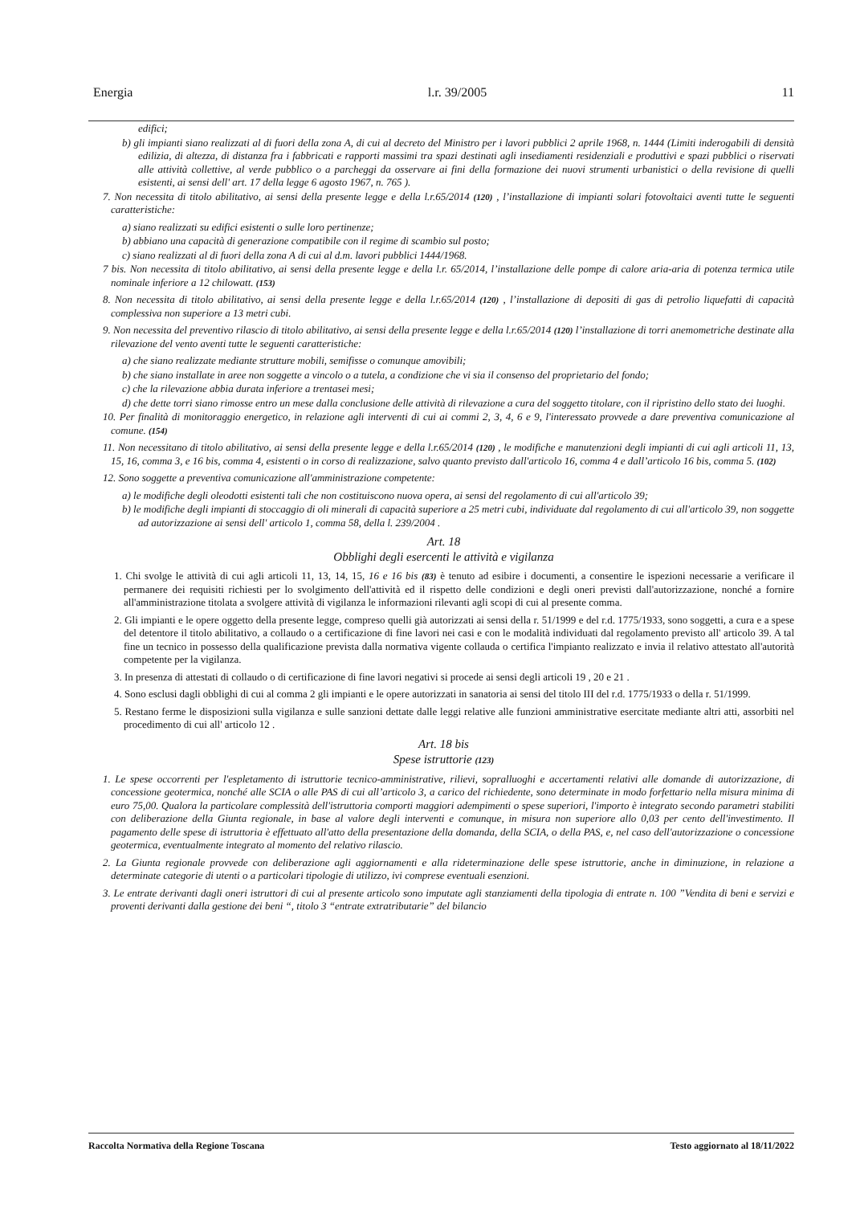Energia l.r. 39/2005 11
edifici;
b) gli impianti siano realizzati al di fuori della zona A, di cui al decreto del Ministro per i lavori pubblici 2 aprile 1968, n. 1444 (Limiti inderogabili di densità edilizia, di altezza, di distanza fra i fabbricati e rapporti massimi tra spazi destinati agli insediamenti residenziali e produttivi e spazi pubblici o riservati alle attività collettive, al verde pubblico o a parcheggi da osservare ai fini della formazione dei nuovi strumenti urbanistici o della revisione di quelli esistenti, ai sensi dell' art. 17 della legge 6 agosto 1967, n. 765 ).
7. Non necessita di titolo abilitativo, ai sensi della presente legge e della l.r.65/2014 (120) , l’installazione di impianti solari fotovoltaici aventi tutte le seguenti caratteristiche:
a) siano realizzati su edifici esistenti o sulle loro pertinenze;
b) abbiano una capacità di generazione compatibile con il regime di scambio sul posto;
c) siano realizzati al di fuori della zona A di cui al d.m. lavori pubblici 1444/1968.
7 bis. Non necessita di titolo abilitativo, ai sensi della presente legge e della l.r. 65/2014, l’installazione delle pompe di calore aria-aria di potenza termica utile nominale inferiore a 12 chilowatt. (153)
8. Non necessita di titolo abilitativo, ai sensi della presente legge e della l.r.65/2014 (120) , l’installazione di depositi di gas di petrolio liquefatti di capacità complessiva non superiore a 13 metri cubi.
9. Non necessita del preventivo rilascio di titolo abilitativo, ai sensi della presente legge e della l.r.65/2014 (120) l’installazione di torri anemometriche destinate alla rilevazione del vento aventi tutte le seguenti caratteristiche:
a) che siano realizzate mediante strutture mobili, semifisse o comunque amovibili;
b) che siano installate in aree non soggette a vincolo o a tutela, a condizione che vi sia il consenso del proprietario del fondo;
c) che la rilevazione abbia durata inferiore a trentasei mesi;
d) che dette torri siano rimosse entro un mese dalla conclusione delle attività di rilevazione a cura del soggetto titolare, con il ripristino dello stato dei luoghi.
10. Per finalità di monitoraggio energetico, in relazione agli interventi di cui ai commi 2, 3, 4, 6 e 9, l'interessato provvede a dare preventiva comunicazione al comune. (154)
11. Non necessitano di titolo abilitativo, ai sensi della presente legge e della l.r.65/2014 (120) , le modifiche e manutenzioni degli impianti di cui agli articoli 11, 13, 15, 16, comma 3, e 16 bis, comma 4, esistenti o in corso di realizzazione, salvo quanto previsto dall'articolo 16, comma 4 e dall’articolo 16 bis, comma 5. (102)
12. Sono soggette a preventiva comunicazione all'amministrazione competente:
a) le modifiche degli oleodotti esistenti tali che non costituiscono nuova opera, ai sensi del regolamento di cui all'articolo 39;
b) le modifiche degli impianti di stoccaggio di oli minerali di capacità superiore a 25 metri cubi, individuate dal regolamento di cui all'articolo 39, non soggette ad autorizzazione ai sensi dell' articolo 1, comma 58, della l. 239/2004 .
Art. 18
Obblighi degli esercenti le attività e vigilanza
1. Chi svolge le attività di cui agli articoli 11, 13, 14, 15, 16 e 16 bis (83) è tenuto ad esibire i documenti, a consentire le ispezioni necessarie a verificare il permanere dei requisiti richiesti per lo svolgimento dell'attività ed il rispetto delle condizioni e degli oneri previsti dall'autorizzazione, nonché a fornire all'amministrazione titolata a svolgere attività di vigilanza le informazioni rilevanti agli scopi di cui al presente comma.
2. Gli impianti e le opere oggetto della presente legge, compreso quelli già autorizzati ai sensi della r. 51/1999 e del r.d. 1775/1933, sono soggetti, a cura e a spese del detentore il titolo abilitativo, a collaudo o a certificazione di fine lavori nei casi e con le modalità individuati dal regolamento previsto all' articolo 39. A tal fine un tecnico in possesso della qualificazione prevista dalla normativa vigente collauda o certifica l'impianto realizzato e invia il relativo attestato all'autorità competente per la vigilanza.
3. In presenza di attestati di collaudo o di certificazione di fine lavori negativi si procede ai sensi degli articoli 19 , 20 e 21 .
4. Sono esclusi dagli obblighi di cui al comma 2 gli impianti e le opere autorizzati in sanatoria ai sensi del titolo III del r.d. 1775/1933 o della r. 51/1999.
5. Restano ferme le disposizioni sulla vigilanza e sulle sanzioni dettate dalle leggi relative alle funzioni amministrative esercitate mediante altri atti, assorbiti nel procedimento di cui all' articolo 12 .
Art. 18 bis
Spese istruttorie (123)
1. Le spese occorrenti per l'espletamento di istruttorie tecnico-amministrative, rilievi, sopralluoghi e accertamenti relativi alle domande di autorizzazione, di concessione geotermica, nonché alle SCIA o alle PAS di cui all’articolo 3, a carico del richiedente, sono determinate in modo forfettario nella misura minima di euro 75,00. Qualora la particolare complessità dell'istruttoria comporti maggiori adempimenti o spese superiori, l'importo è integrato secondo parametri stabiliti con deliberazione della Giunta regionale, in base al valore degli interventi e comunque, in misura non superiore allo 0,03 per cento dell'investimento. Il pagamento delle spese di istruttoria è effettuato all'atto della presentazione della domanda, della SCIA, o della PAS, e, nel caso dell'autorizzazione o concessione geotermica, eventualmente integrato al momento del relativo rilascio.
2. La Giunta regionale provvede con deliberazione agli aggiornamenti e alla rideterminazione delle spese istruttorie, anche in diminuzione, in relazione a determinate categorie di utenti o a particolari tipologie di utilizzo, ivi comprese eventuali esenzioni.
3. Le entrate derivanti dagli oneri istruttori di cui al presente articolo sono imputate agli stanziamenti della tipologia di entrate n. 100 ”Vendita di beni e servizi e proventi derivanti dalla gestione dei beni “, titolo 3 “entrate extratributarie” del bilancio
Raccolta Normativa della Regione Toscana Testo aggiornato al 18/11/2022